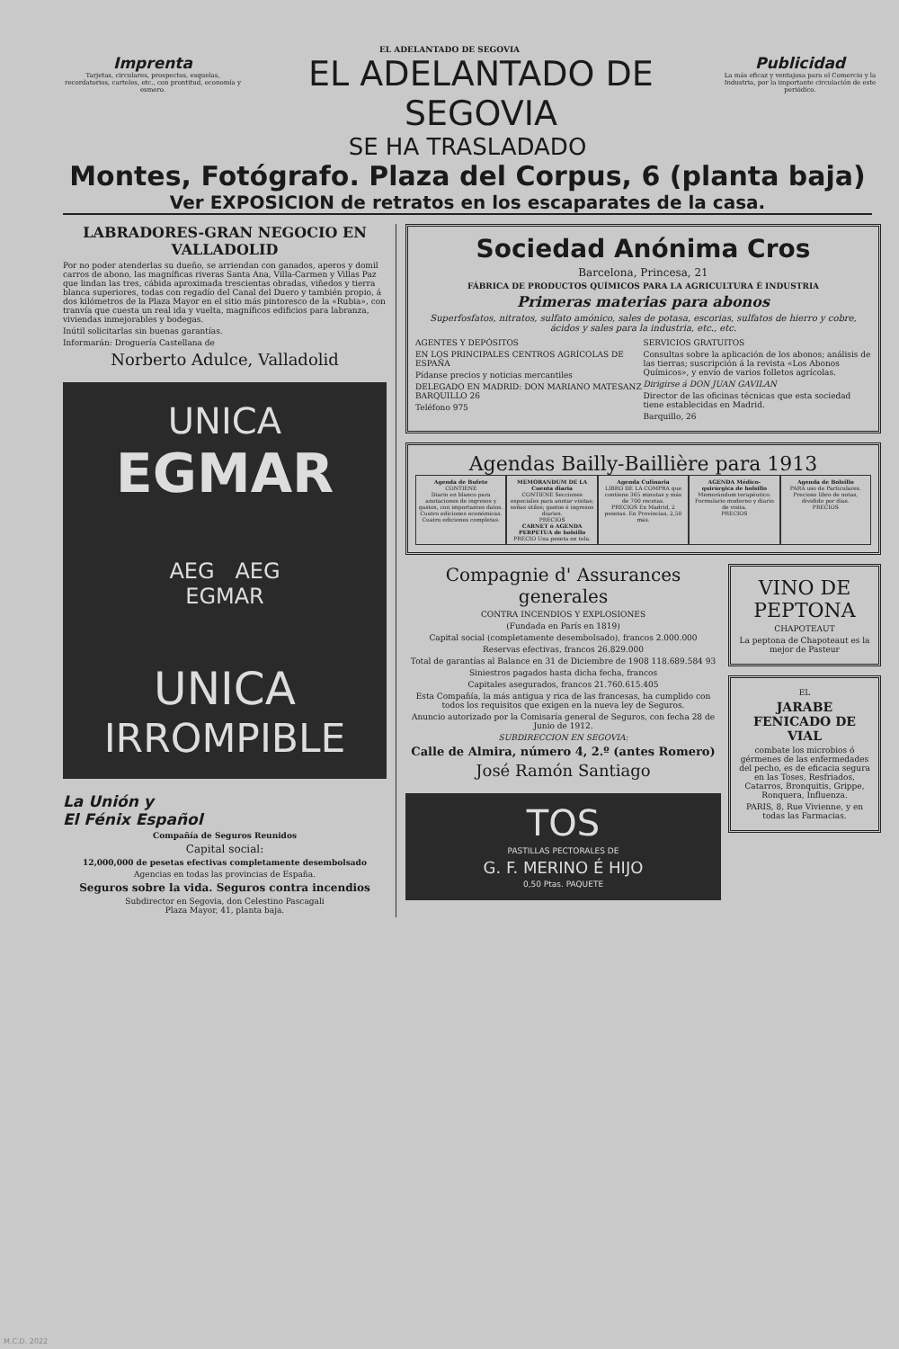EL ADELANTADO DE SEGOVIA
Imprenta
Tarjetas, circulares, prospectos, esquelas, recordatorios, carteles, etc., con prontitud, economía y esmero.
EL ADELANTADO DE SEGOVIA
Publicidad
La más eficaz y ventajosa para el Comercio y la Industria, por la importante circulación de este periódico.
SE HA TRASLADADO
Montes, Fotógrafo. Plaza del Corpus, 6 (planta baja)
Ver EXPOSICION de retratos en los escaparates de la casa.
LABRADORES-GRAN NEGOCIO EN VALLADOLID
Por no poder atenderlas su dueño, se arriendan con ganados, aperos y domil carros de abono, las magníficas riveras Santa Ana, Villa-Carmen y Villas Paz que lindan las tres, cábida aproximada trescientas obradas, viñedos y tierra blanca superiores, todas con regadío del Canal del Duero y también propio, á dos kilómetros de la Plaza Mayor en el sitio más pintoresco de la «Rubia», con tranvía que cuesta un real ida y vuelta, magníficos edificios para labranza, viviendas inmejorables y bodegas.
Inútil solicitarlas sin buenas garantías.
Informarán: Droguería Castellana de
Norberto Adulce, Valladolid
UNICA
EGMAR
AEG AEG
EGMAR
UNICA
IRROMPIBLE
La Unión y
El Fénix Español
Compañía de Seguros Reunidos
Capital social:
12,000,000 de pesetas efectivas completamente desembolsado
Agencias en todas las provincias de España.
Seguros sobre la vida. Seguros contra incendios
Subdirector en Segovia, don Celestino Pascagali
Plaza Mayor, 41, planta baja.
Sociedad Anónima Cros
Barcelona, Princesa, 21
FÁBRICA DE PRODUCTOS QUÍMICOS PARA LA AGRICULTURA É INDUSTRIA
Primeras materias para abonos
Superfosfatos, nitratos, sulfato amónico, sales de potasa, escorias, sulfatos de hierro y cobre, ácidos y sales para la industria, etc., etc.
AGENTES Y DEPÓSITOS
EN LOS PRINCIPALES CENTROS AGRÍCOLAS DE ESPAÑA
Pídanse precios y noticias mercantiles
DELEGADO EN MADRID: DON MARIANO MATESANZ BARQUILLO 26
Teléfono 975
SERVICIOS GRATUITOS
Consultas sobre la aplicación de los abonos; análisis de las tierras; suscripción á la revista «Los Abonos Químicos», y envío de varios folletos agrícolas.
Dirigirse á DON JUAN GAVILAN
Director de las oficinas técnicas que esta sociedad tiene establecidas en Madrid.
Barquillo, 26
Agendas Bailly-Baillière para 1913
Agenda de Bufete
CONTIENE
Diario en blanco para anotaciones de ingresos y gastos, con importantes datos.
Cuatro ediciones económicas.
Cuatro ediciones completas.
MEMORANDUM DE LA Cuenta diaria
CONTIENE Secciones especiales para anotar visitas; señas útiles; gastos é ingresos diarios.
PRECIOS
CARNET ó AGENDA PERPETUA de bolsillo
PRECIO Una peseta en tela.
Agenda Culinaria
LIBRO DE LA COMPRA que contiene 365 minutas y más de 700 recetas.
PRECIOS En Madrid, 2 pesetas. En Provincias, 2,50 más.
AGENDA Médico-quirúrgica de bolsillo
Memorándum terapéutico. Formulario moderno y diario de visita.
PRECIOS
Agenda de Bolsillo
PARA uso de Particulares.
Precioso libro de notas, dividido por días.
PRECIOS
Compagnie d' Assurances generales
CONTRA INCENDIOS Y EXPLOSIONES
(Fundada en París en 1819)
Capital social (completamente desembolsado), francos 2.000.000
Reservas efectivas, francos 26.829.000
Total de garantías al Balance en 31 de Diciembre de 1908 118.689.584 93
Siniestros pagados hasta dicha fecha, francos
Capitales asegurados, francos 21.760.615.405
Esta Compañía, la más antigua y rica de las francesas, ha cumplido con todos los requisitos que exigen en la nueva ley de Seguros.
Anuncio autorizado por la Comisaría general de Seguros, con fecha 28 de Junio de 1912.
SUBDIRECCION EN SEGOVIA:
Calle de Almira, número 4, 2.º (antes Romero)
José Ramón Santiago
TOS
PASTILLAS PECTORALES DE
G. F. MERINO É HIJO
0,50 Ptas. PAQUETE
VINO DE PEPTONA
CHAPOTEAUT
La peptona de Chapoteaut es la mejor de Pasteur
EL
JARABE FENICADO DE VIAL
combate los microbios ó gérmenes de las enfermedades del pecho, es de eficacia segura en las Toses, Resfriados, Catarros, Bronquitis, Grippe, Ronquera, Influenza.
PARIS, 8, Rue Vivienne, y en todas las Farmacias.
M.C.D. 2022